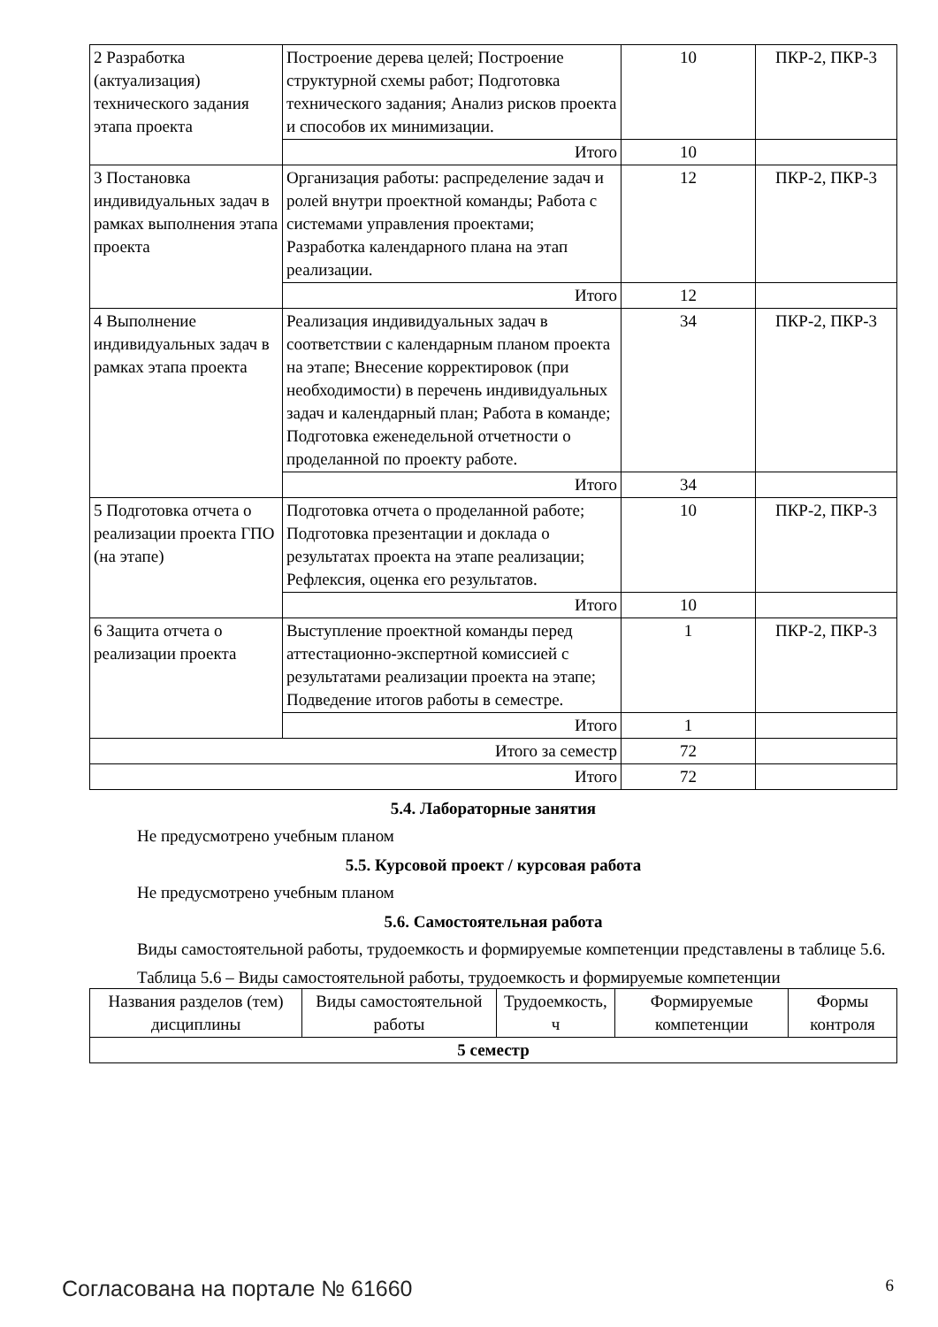| 2 Разработка (актуализация) технического задания этапа проекта | Построение дерева целей; Построение структурной схемы работ; Подготовка технического задания; Анализ рисков проекта и способов их минимизации. | 10 | ПКР-2, ПКР-3 |
| | Итого | 10 | |
| 3 Постановка индивидуальных задач в рамках выполнения этапа проекта | Организация работы: распределение задач и ролей внутри проектной команды; Работа с системами управления проектами; Разработка календарного плана на этап реализации. | 12 | ПКР-2, ПКР-3 |
| | Итого | 12 | |
| 4 Выполнение индивидуальных задач в рамках этапа проекта | Реализация индивидуальных задач в соответствии с календарным планом проекта на этапе; Внесение корректировок (при необходимости) в перечень индивидуальных задач и календарный план; Работа в команде; Подготовка еженедельной отчетности о проделанной по проекту работе. | 34 | ПКР-2, ПКР-3 |
| | Итого | 34 | |
| 5 Подготовка отчета о реализации проекта ГПО (на этапе) | Подготовка отчета о проделанной работе; Подготовка презентации и доклада о результатах проекта на этапе реализации; Рефлексия, оценка его результатов. | 10 | ПКР-2, ПКР-3 |
| | Итого | 10 | |
| 6 Защита отчета о реализации проекта | Выступление проектной команды перед аттестационно-экспертной комиссией с результатами реализации проекта на этапе; Подведение итогов работы в семестре. | 1 | ПКР-2, ПКР-3 |
| | Итого | 1 | |
| Итого за семестр | | 72 | |
| Итого | | 72 | |
5.4. Лабораторные занятия
Не предусмотрено учебным планом
5.5. Курсовой проект / курсовая работа
Не предусмотрено учебным планом
5.6. Самостоятельная работа
Виды самостоятельной работы, трудоемкость и формируемые компетенции представлены в таблице 5.6.
Таблица 5.6 – Виды самостоятельной работы, трудоемкость и формируемые компетенции
| Названия разделов (тем) дисциплины | Виды самостоятельной работы | Трудоемкость, ч | Формируемые компетенции | Формы контроля |
| --- | --- | --- | --- | --- |
| 5 семестр | | | | |
Согласована на портале № 61660 6